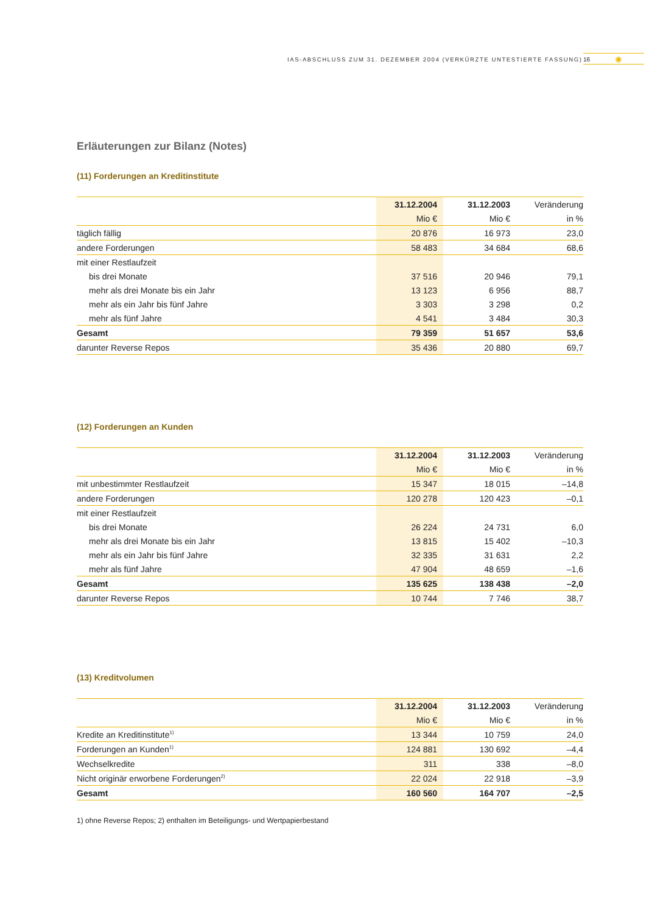IAS-ABSCHLUSS ZUM 31. DEZEMBER 2004 (VERKÜRZTE UNTESTIERTE FASSUNG) 16 ✺
Erläuterungen zur Bilanz (Notes)
(11) Forderungen an Kreditinstitute
| | 31.12.2004 | 31.12.2003 | Veränderung |
| --- | --- | --- | --- |
| | Mio € | Mio € | in % |
| täglich fällig | 20 876 | 16 973 | 23,0 |
| andere Forderungen | 58 483 | 34 684 | 68,6 |
| mit einer Restlaufzeit | | | |
| bis drei Monate | 37 516 | 20 946 | 79,1 |
| mehr als drei Monate bis ein Jahr | 13 123 | 6 956 | 88,7 |
| mehr als ein Jahr bis fünf Jahre | 3 303 | 3 298 | 0,2 |
| mehr als fünf Jahre | 4 541 | 3 484 | 30,3 |
| Gesamt | 79 359 | 51 657 | 53,6 |
| darunter Reverse Repos | 35 436 | 20 880 | 69,7 |
(12) Forderungen an Kunden
| | 31.12.2004 | 31.12.2003 | Veränderung |
| --- | --- | --- | --- |
| | Mio € | Mio € | in % |
| mit unbestimmter Restlaufzeit | 15 347 | 18 015 | –14,8 |
| andere Forderungen | 120 278 | 120 423 | –0,1 |
| mit einer Restlaufzeit | | | |
| bis drei Monate | 26 224 | 24 731 | 6,0 |
| mehr als drei Monate bis ein Jahr | 13 815 | 15 402 | –10,3 |
| mehr als ein Jahr bis fünf Jahre | 32 335 | 31 631 | 2,2 |
| mehr als fünf Jahre | 47 904 | 48 659 | –1,6 |
| Gesamt | 135 625 | 138 438 | –2,0 |
| darunter Reverse Repos | 10 744 | 7 746 | 38,7 |
(13) Kreditvolumen
| | 31.12.2004 | 31.12.2003 | Veränderung |
| --- | --- | --- | --- |
| | Mio € | Mio € | in % |
| Kredite an Kreditinstitute<sup>1)</sup> | 13 344 | 10 759 | 24,0 |
| Forderungen an Kunden<sup>1)</sup> | 124 881 | 130 692 | –4,4 |
| Wechselkredite | 311 | 338 | –8,0 |
| Nicht originär erworbene Forderungen<sup>2)</sup> | 22 024 | 22 918 | –3,9 |
| Gesamt | 160 560 | 164 707 | –2,5 |
1) ohne Reverse Repos; 2) enthalten im Beteiligungs- und Wertpapierbestand